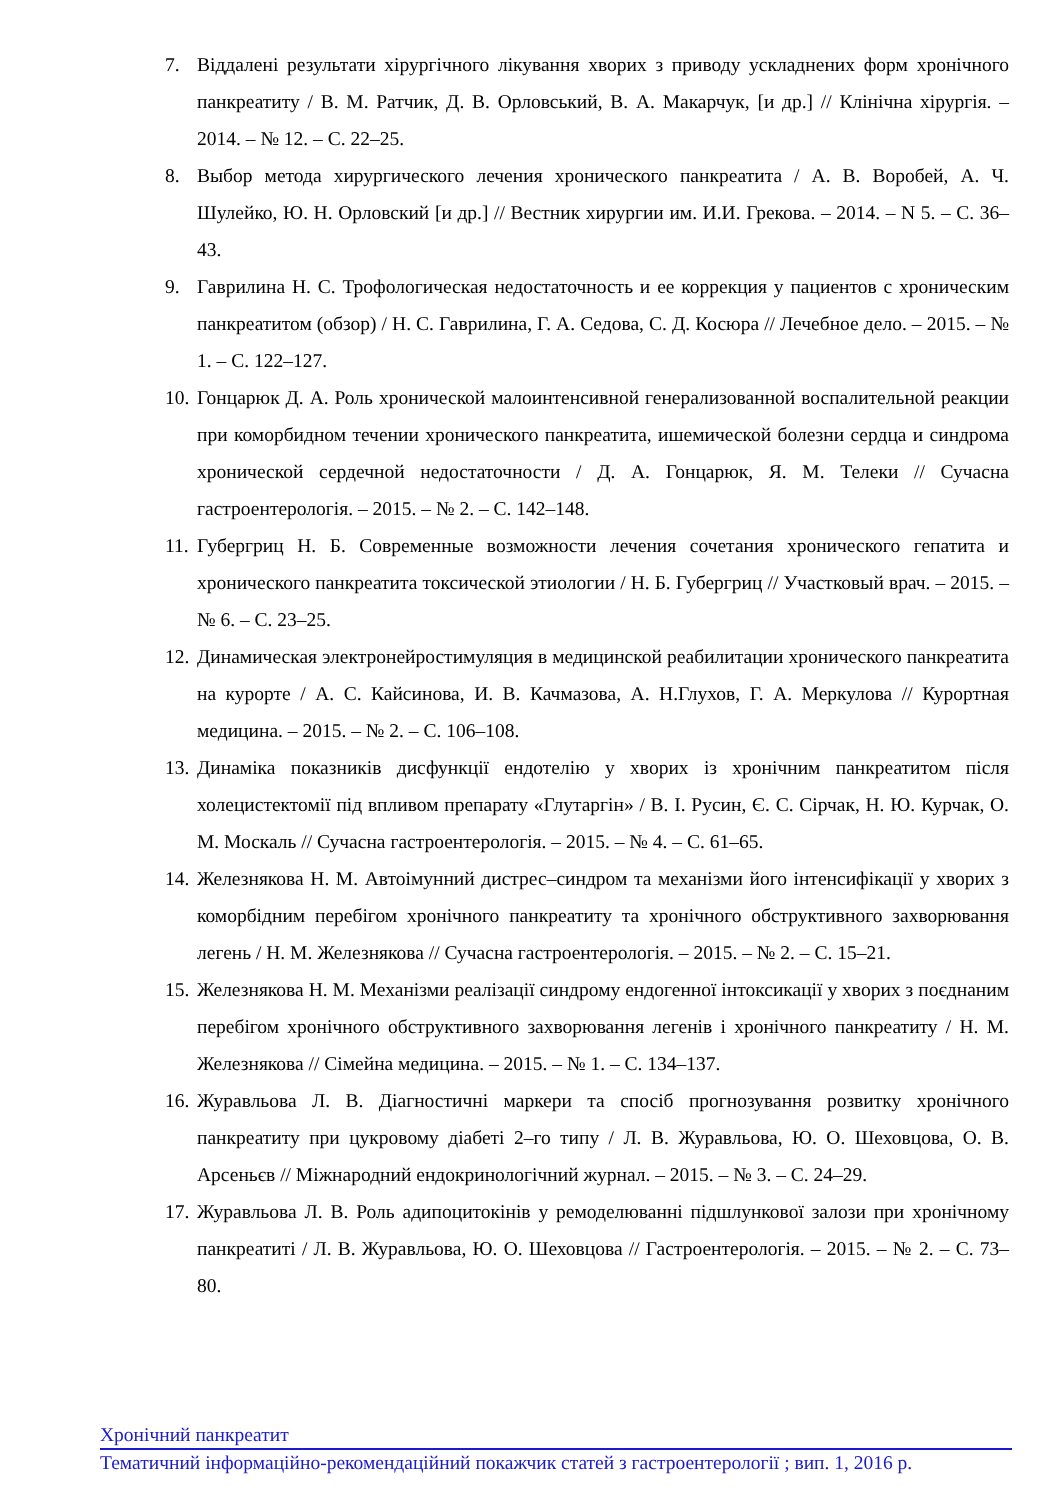7. Віддалені результати хірургічного лікування хворих з приводу ускладнених форм хронічного панкреатиту / В. М. Ратчик, Д. В. Орловський, В. А. Макарчук, [и др.] // Клінічна хірургія. – 2014. – № 12. – С. 22–25.
8. Выбор метода хирургического лечения хронического панкреатита / А. В. Воробей, А. Ч. Шулейко, Ю. Н. Орловский [и др.] // Вестник хирургии им. И.И. Грекова. – 2014. – N 5. – С. 36–43.
9. Гаврилина Н. С. Трофологическая недостаточность и ее коррекция у пациентов с хроническим панкреатитом (обзор) / Н. С. Гаврилина, Г. А. Седова, С. Д. Косюра // Лечебное дело. – 2015. – № 1. – С. 122–127.
10. Гонцарюк Д. А. Роль хронической малоинтенсивной генерализованной воспалительной реакции при коморбидном течении хронического панкреатита, ишемической болезни сердца и синдрома хронической сердечной недостаточности / Д. А. Гонцарюк, Я. М. Телеки // Сучасна гастроентерологія. – 2015. – № 2. – С. 142–148.
11. Губергриц Н. Б. Современные возможности лечения сочетания хронического гепатита и хронического панкреатита токсической этиологии / Н. Б. Губергриц // Участковый врач. – 2015. – № 6. – С. 23–25.
12. Динамическая электронейростимуляция в медицинской реабилитации хронического панкреатита на курорте / А. С. Кайсинова, И. В. Качмазова, А. Н.Глухов, Г. А. Меркулова // Курортная медицина. – 2015. – № 2. – С. 106–108.
13. Динаміка показників дисфункції ендотелію у хворих із хронічним панкреатитом після холецистектомії під впливом препарату «Глутаргін» / В. І. Русин, Є. С. Сірчак, Н. Ю. Курчак, О. М. Москаль // Сучасна гастроентерологія. – 2015. – № 4. – С. 61–65.
14. Железнякова Н. М. Автоімунний дистрес–синдром та механізми його інтенсифікації у хворих з коморбідним перебігом хронічного панкреатиту та хронічного обструктивного захворювання легень / Н. М. Железнякова // Сучасна гастроентерологія. – 2015. – № 2. – С. 15–21.
15. Железнякова Н. М. Механізми реалізації синдрому ендогенної інтоксикації у хворих з поєднаним перебігом хронічного обструктивного захворювання легенів і хронічного панкреатиту / Н. М. Железнякова // Сімейна медицина. – 2015. – № 1. – С. 134–137.
16. Журавльова Л. В. Діагностичні маркери та спосіб прогнозування розвитку хронічного панкреатиту при цукровому діабеті 2–го типу / Л. В. Журавльова, Ю. О. Шеховцова, О. В. Арсеньєв // Міжнародний ендокринологічний журнал. – 2015. – № 3. – С. 24–29.
17. Журавльова Л. В. Роль адипоцитокінів у ремоделюванні підшлункової залози при хронічному панкреатиті / Л. В. Журавльова, Ю. О. Шеховцова // Гастроентерологія. – 2015. – № 2. – С. 73–80.
Хронічний панкреатит
Тематичний інформаційно-рекомендаційний покажчик статей з гастроентерології ; вип. 1, 2016 р.